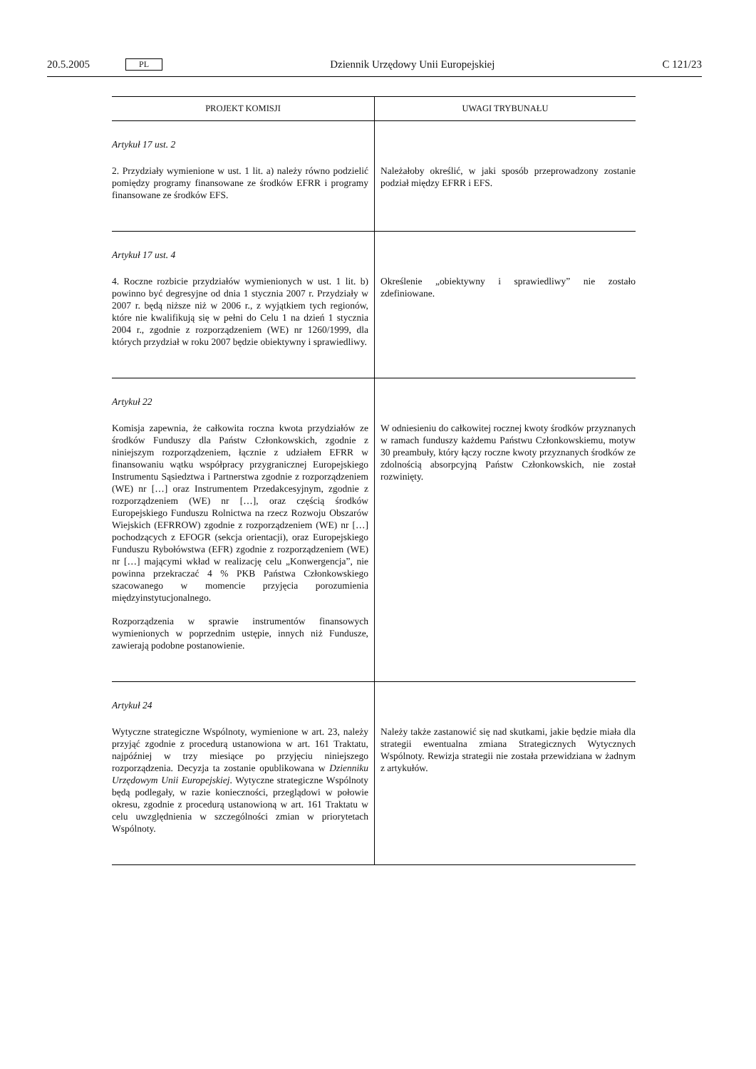20.5.2005 PL Dziennik Urzędowy Unii Europejskiej C 121/23
| PROJEKT KOMISJI | UWAGI TRYBUNAŁU |
| --- | --- |
| Artykuł 17 ust. 2 2. Przydziały wymienione w ust. 1 lit. a) należy równo podzielić pomiędzy programy finansowane ze środków EFRR i programy finansowane ze środków EFS. | Należałoby określić, w jaki sposób przeprowadzony zostanie podział między EFRR i EFS. |
| Artykuł 17 ust. 4 4. Roczne rozbicie przydziałów wymienionych w ust. 1 lit. b) powinno być degresyjne od dnia 1 stycznia 2007 r. Przydziały w 2007 r. będą niższe niż w 2006 r., z wyjątkiem tych regionów, które nie kwalifikują się w pełni do Celu 1 na dzień 1 stycznia 2004 r., zgodnie z rozporządzeniem (WE) nr 1260/1999, dla których przydział w roku 2007 będzie obiektywny i sprawiedliwy. | Określenie „obiektywny i sprawiedliwy” nie zostało zdefiniowane. |
| Artykuł 22 Komisja zapewnia, że całkowita roczna kwota przydziałów ze środków Funduszy dla Państw Członkowskich, zgodnie z niniejszym rozporządzeniem, łącznie z udziałem EFRR w finansowaniu wątku współpracy przygranicznej Europejskiego Instrumentu Sąsiedztwa i Partnerstwa zgodnie z rozporządzeniem (WE) nr […] oraz Instrumentem Przedakcesyjnym, zgodnie z rozporządzeniem (WE) nr […], oraz częścią środków Europejskiego Funduszu Rolnictwa na rzecz Rozwoju Obszarów Wiejskich (EFRROW) zgodnie z rozporządzeniem (WE) nr […] pochodzących z EFOGR (sekcja orientacji), oraz Europejskiego Funduszu Rybołówstwa (EFR) zgodnie z rozporządzeniem (WE) nr […] mającymi wkład w realizację celu „Konwergencja”, nie powinna przekraczać 4 % PKB Państwa Członkowskiego szacowanego w momencie przyjęcia porozumienia międzyinstytucjonalnego. Rozporządzenia w sprawie instrumentów finansowych wymienionych w poprzednim ustępie, innych niż Fundusze, zawierają podobne postanowienie. | W odniesieniu do całkowitej rocznej kwoty środków przyznanych w ramach funduszy każdemu Państwu Członkowskiemu, motyw 30 preambuły, który łączy roczne kwoty przyznanych środków ze zdolnością absorpcyjną Państw Członkowskich, nie został rozwinięty. |
| Artykuł 24 Wytyczne strategiczne Wspólnoty, wymienione w art. 23, należy przyjąć zgodnie z procedurą ustanowiona w art. 161 Traktatu, najpóźniej w trzy miesiące po przyjęciu niniejszego rozporządzenia. Decyzja ta zostanie opublikowana w Dzienniku Urzędowym Unii Europejskiej . Wytyczne strategiczne Wspólnoty będą podlegały, w razie konieczności, przeglądowi w połowie okresu, zgodnie z procedurą ustanowioną w art. 161 Traktatu w celu uwzględnienia w szczególności zmian w priorytetach Wspólnoty. | Należy także zastanowić się nad skutkami, jakie będzie miała dla strategii ewentualna zmiana Strategicznych Wytycznych Wspólnoty. Rewizja strategii nie została przewidziana w żadnym z artykułów. |